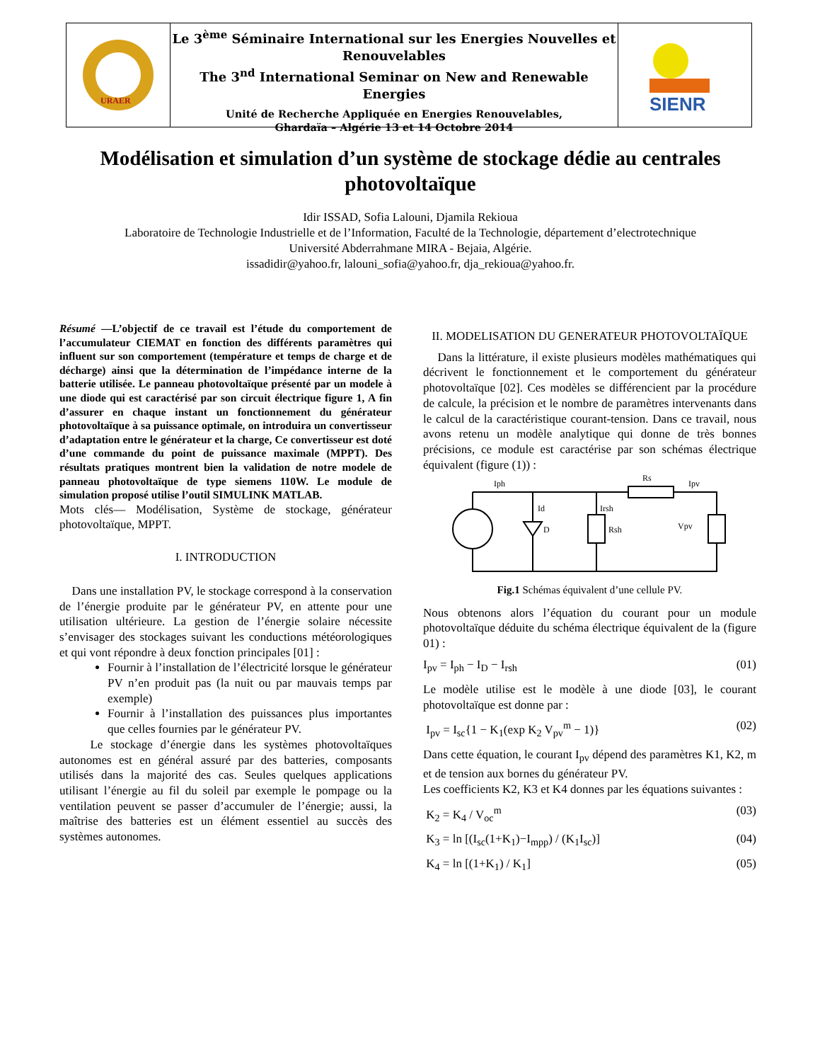URAER
Le 3<sup>ème</sup> Séminaire International sur les Energies Nouvelles et Renouvelables
The 3<sup>nd</sup> International Seminar on New and Renewable Energies
Unité de Recherche Appliquée en Energies Renouvelables,
Ghardaïa – Algérie 13 et 14 Octobre 2014
SIENR
Modélisation et simulation d’un système de stockage dédie au centrales photovoltaïque
Idir ISSAD, Sofia Lalouni, Djamila Rekioua
Laboratoire de Technologie Industrielle et de l’Information, Faculté de la Technologie, département d’electrotechnique
Université Abderrahmane MIRA - Bejaia, Algérie.
issadidir@yahoo.fr, lalouni_sofia@yahoo.fr, dja_rekioua@yahoo.fr.
Résumé —L’objectif de ce travail est l’étude du comportement de l’accumulateur CIEMAT en fonction des différents paramètres qui influent sur son comportement (température et temps de charge et de décharge) ainsi que la détermination de l’impédance interne de la batterie utilisée. Le panneau photovoltaïque présenté par un modele à une diode qui est caractérisé par son circuit électrique figure 1, A fin d’assurer en chaque instant un fonctionnement du générateur photovoltaïque à sa puissance optimale, on introduira un convertisseur d’adaptation entre le générateur et la charge, Ce convertisseur est doté d’une commande du point de puissance maximale (MPPT). Des résultats pratiques montrent bien la validation de notre modele de panneau photovoltaïque de type siemens 110W. Le module de simulation proposé utilise l’outil SIMULINK MATLAB.
Mots clés— Modélisation, Système de stockage, générateur photovoltaïque, MPPT.
I. INTRODUCTION
Dans une installation PV, le stockage correspond à la conservation de l’énergie produite par le générateur PV, en attente pour une utilisation ultérieure. La gestion de l’énergie solaire nécessite s’envisager des stockages suivant les conductions météorologiques et qui vont répondre à deux fonction principales [01] :
Fournir à l’installation de l’électricité lorsque le générateur PV n’en produit pas (la nuit ou par mauvais temps par exemple)
Fournir à l’installation des puissances plus importantes que celles fournies par le générateur PV.
Le stockage d’énergie dans les systèmes photovoltaïques autonomes est en général assuré par des batteries, composants utilisés dans la majorité des cas. Seules quelques applications utilisant l’énergie au fil du soleil par exemple le pompage ou la ventilation peuvent se passer d’accumuler de l’énergie; aussi, la maîtrise des batteries est un élément essentiel au succès des systèmes autonomes.
II. MODELISATION DU GENERATEUR PHOTOVOLTAÏQUE
Dans la littérature, il existe plusieurs modèles mathématiques qui décrivent le fonctionnement et le comportement du générateur photovoltaïque [02]. Ces modèles se différencient par la procédure de calcule, la précision et le nombre de paramètres intervenants dans le calcul de la caractéristique courant-tension. Dans ce travail, nous avons retenu un modèle analytique qui donne de très bonnes précisions, ce module est caractérise par son schémas électrique équivalent (figure (1)) :
Iph
Id
D
Irsh
Rsh
Rs
Ipv
Vpv
Fig.1 Schémas équivalent d’une cellule PV.
Nous obtenons alors l’équation du courant pour un module photovoltaïque déduite du schéma électrique équivalent de la (figure 01) :
I<sub>pv</sub> = I<sub>ph</sub> − I<sub>D</sub> − I<sub>rsh</sub> (01)
Le modèle utilise est le modèle à une diode [03], le courant photovoltaïque est donne par :
I<sub>pv</sub> = I<sub>sc</sub>{1 − K<sub>1</sub>(exp K<sub>2</sub> V<sub>pv</sub><sup>m</sup> − 1)} (02)
Dans cette équation, le courant I<sub>pv</sub> dépend des paramètres K1, K2, m et de tension aux bornes du générateur PV.
Les coefficients K2, K3 et K4 donnes par les équations suivantes :
K<sub>2</sub> = K<sub>4</sub> / V<sub>oc</sub><sup>m</sup> (03)
K<sub>3</sub> = ln [(I<sub>sc</sub>(1+K<sub>1</sub>)−I<sub>mpp</sub>) / (K<sub>1</sub>I<sub>sc</sub>)] (04)
K<sub>4</sub> = ln [(1+K<sub>1</sub>) / K<sub>1</sub>] (05)